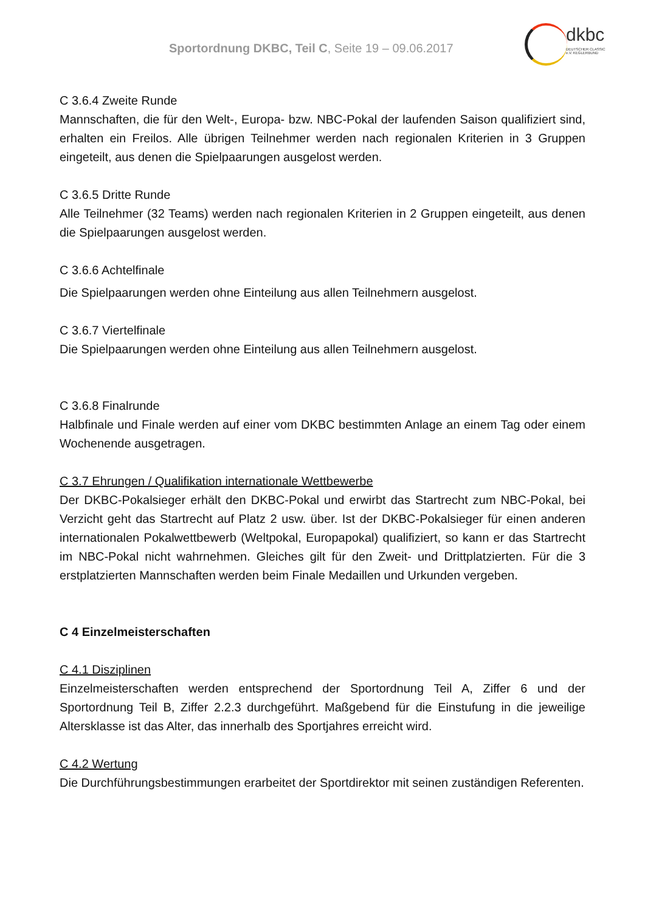Sportordnung DKBC, Teil C, Seite 19 – 09.06.2017
dkbc
DEUTSCHER CLASSIC e.V. KEGLERBUND
C 3.6.4 Zweite Runde
Mannschaften, die für den Welt-, Europa- bzw. NBC-Pokal der laufenden Saison qualifiziert sind, erhalten ein Freilos. Alle übrigen Teilnehmer werden nach regionalen Kriterien in 3 Gruppen eingeteilt, aus denen die Spielpaarungen ausgelost werden.
C 3.6.5 Dritte Runde
Alle Teilnehmer (32 Teams) werden nach regionalen Kriterien in 2 Gruppen eingeteilt, aus denen die Spielpaarungen ausgelost werden.
C 3.6.6 Achtelfinale
Die Spielpaarungen werden ohne Einteilung aus allen Teilnehmern ausgelost.
C 3.6.7 Viertelfinale
Die Spielpaarungen werden ohne Einteilung aus allen Teilnehmern ausgelost.
C 3.6.8 Finalrunde
Halbfinale und Finale werden auf einer vom DKBC bestimmten Anlage an einem Tag oder einem Wochenende ausgetragen.
C 3.7 Ehrungen / Qualifikation internationale Wettbewerbe
Der DKBC-Pokalsieger erhält den DKBC-Pokal und erwirbt das Startrecht zum NBC-Pokal, bei Verzicht geht das Startrecht auf Platz 2 usw. über. Ist der DKBC-Pokalsieger für einen anderen internationalen Pokalwettbewerb (Weltpokal, Europapokal) qualifiziert, so kann er das Startrecht im NBC-Pokal nicht wahrnehmen. Gleiches gilt für den Zweit- und Drittplatzierten. Für die 3 erstplatzierten Mannschaften werden beim Finale Medaillen und Urkunden vergeben.
C 4 Einzelmeisterschaften
C 4.1 Disziplinen
Einzelmeisterschaften werden entsprechend der Sportordnung Teil A, Ziffer 6 und der Sportordnung Teil B, Ziffer 2.2.3 durchgeführt. Maßgebend für die Einstufung in die jeweilige Altersklasse ist das Alter, das innerhalb des Sportjahres erreicht wird.
C 4.2 Wertung
Die Durchführungsbestimmungen erarbeitet der Sportdirektor mit seinen zuständigen Referenten.